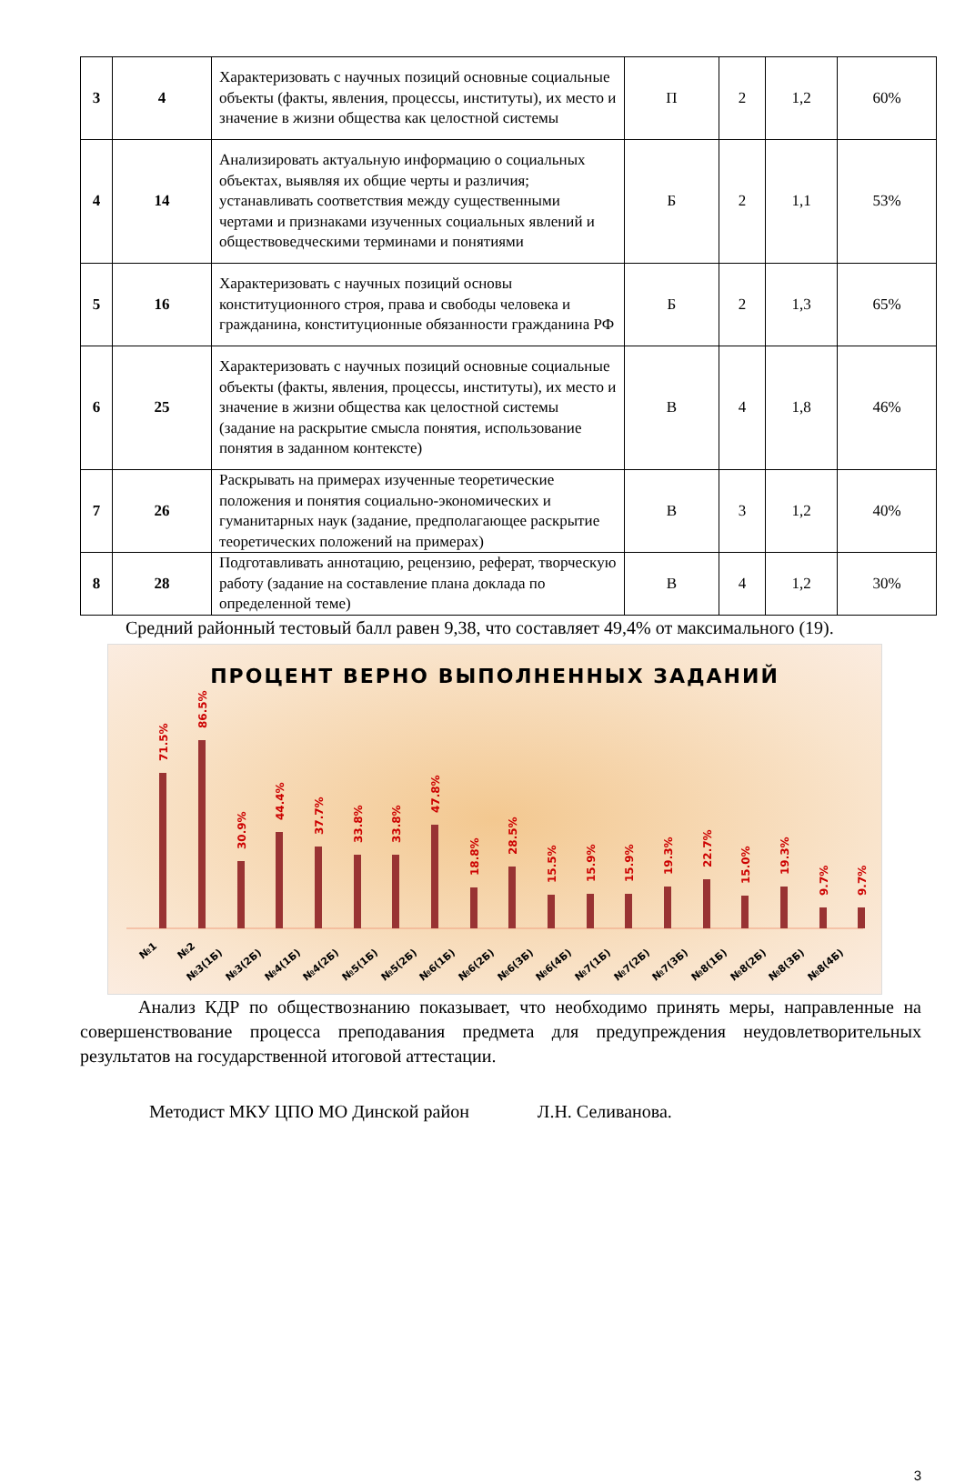| 3 | 4 | Характеризовать с научных позиций основные социальные объекты (факты, явления, процессы, институты), их место и значение в жизни общества как целостной системы | П | 2 | 1,2 | 60% |
| 4 | 14 | Анализировать актуальную информацию о социальных объектах, выявляя их общие черты и различия; устанавливать соответствия между существенными чертами и признаками изученных социальных явлений и обществоведческими терминами и понятиями | Б | 2 | 1,1 | 53% |
| 5 | 16 | Характеризовать с научных позиций основы конституционного строя, права и свободы человека и гражданина, конституционные обязанности гражданина РФ | Б | 2 | 1,3 | 65% |
| 6 | 25 | Характеризовать с научных позиций основные социальные объекты (факты, явления, процессы, институты), их место и значение в жизни общества как целостной системы (задание на раскрытие смысла понятия, использование понятия в заданном контексте) | В | 4 | 1,8 | 46% |
| 7 | 26 | Раскрывать на примерах изученные теоретические положения и понятия социально-экономических и гуманитарных наук (задание, предполагающее раскрытие теоретических положений на примерах) | В | 3 | 1,2 | 40% |
| 8 | 28 | Подготавливать аннотацию, рецензию, реферат, творческую работу (задание на составление плана доклада по определенной теме) | В | 4 | 1,2 | 30% |
Средний районный тестовый балл равен 9,38, что составляет 49,4% от максимального (19).
ПРОЦЕНТ ВЕРНО ВЫПОЛНЕННЫХ ЗАДАНИЙ
71.5%
86.5%
30.9%
44.4%
37.7%
33.8%
33.8%
47.8%
18.8%
28.5%
15.5%
15.9%
15.9%
19.3%
22.7%
15.0%
19.3%
9.7%
9.7%
№1
№2
№3(1Б)
№3(2Б)
№4(1Б)
№4(2Б)
№5(1Б)
№5(2Б)
№6(1Б)
№6(2Б)
№6(3Б)
№6(4Б)
№7(1Б)
№7(2Б)
№7(3Б)
№8(1Б)
№8(2Б)
№8(3Б)
№8(4Б)
Анализ КДР по обществознанию показывает, что необходимо принять меры, направленные на совершенствование процесса преподавания предмета для предупреждения неудовлетворительных результатов на государственной итоговой аттестации.
Методист МКУ ЦПО МО Динской район Л.Н. Селиванова.
3